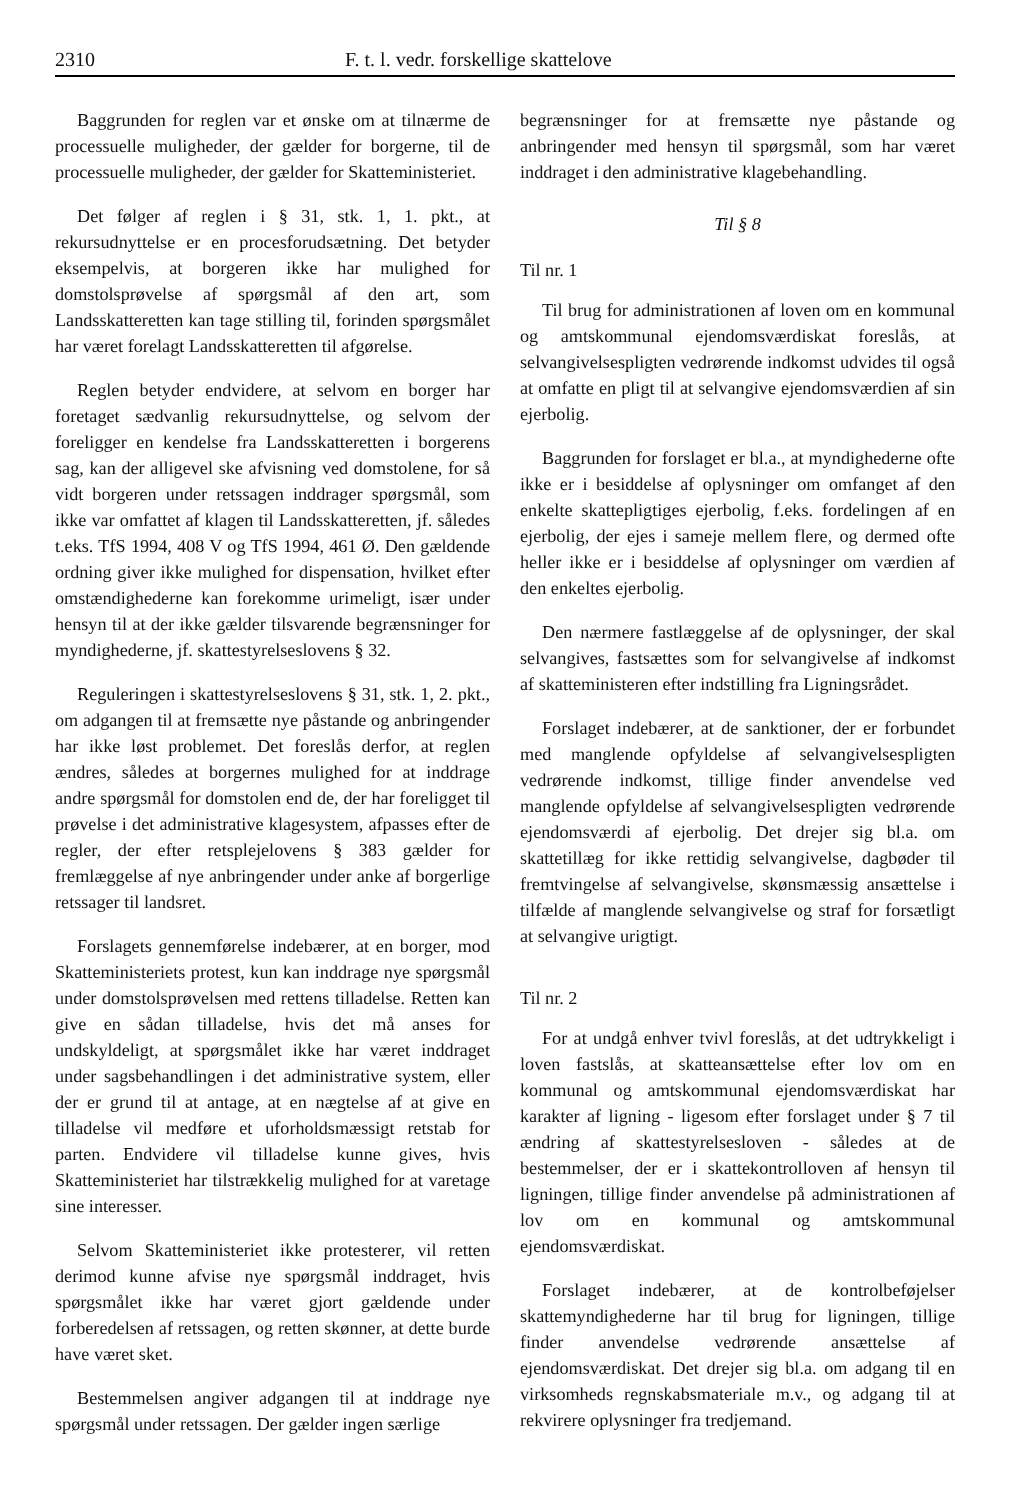2310 F. t. l. vedr. forskellige skattelove
Baggrunden for reglen var et ønske om at tilnærme de processuelle muligheder, der gælder for borgerne, til de processuelle muligheder, der gælder for Skatteministeriet.
Det følger af reglen i § 31, stk. 1, 1. pkt., at rekursudnyttelse er en procesforudsætning. Det betyder eksempelvis, at borgeren ikke har mulighed for domstolsprøvelse af spørgsmål af den art, som Landsskatteretten kan tage stilling til, forinden spørgsmålet har været forelagt Landsskatteretten til afgørelse.
Reglen betyder endvidere, at selvom en borger har foretaget sædvanlig rekursudnyttelse, og selvom der foreligger en kendelse fra Landsskatteretten i borgerens sag, kan der alligevel ske afvisning ved domstolene, for så vidt borgeren under retssagen inddrager spørgsmål, som ikke var omfattet af klagen til Landsskatteretten, jf. således t.eks. TfS 1994, 408 V og TfS 1994, 461 Ø. Den gældende ordning giver ikke mulighed for dispensation, hvilket efter omstændighederne kan forekomme urimeligt, især under hensyn til at der ikke gælder tilsvarende begrænsninger for myndighederne, jf. skattestyrelseslovens § 32.
Reguleringen i skattestyrelseslovens § 31, stk. 1, 2. pkt., om adgangen til at fremsætte nye påstande og anbringender har ikke løst problemet. Det foreslås derfor, at reglen ændres, således at borgernes mulighed for at inddrage andre spørgsmål for domstolen end de, der har foreligget til prøvelse i det administrative klagesystem, afpasses efter de regler, der efter retsplejelovens § 383 gælder for fremlæggelse af nye anbringender under anke af borgerlige retssager til landsret.
Forslagets gennemførelse indebærer, at en borger, mod Skatteministeriets protest, kun kan inddrage nye spørgsmål under domstolsprøvelsen med rettens tilladelse. Retten kan give en sådan tilladelse, hvis det må anses for undskyldeligt, at spørgsmålet ikke har været inddraget under sagsbehandlingen i det administrative system, eller der er grund til at antage, at en nægtelse af at give en tilladelse vil medføre et uforholdsmæssigt retstab for parten. Endvidere vil tilladelse kunne gives, hvis Skatteministeriet har tilstrækkelig mulighed for at varetage sine interesser.
Selvom Skatteministeriet ikke protesterer, vil retten derimod kunne afvise nye spørgsmål inddraget, hvis spørgsmålet ikke har været gjort gældende under forberedelsen af retssagen, og retten skønner, at dette burde have været sket.
Bestemmelsen angiver adgangen til at inddrage nye spørgsmål under retssagen. Der gælder ingen særlige
begrænsninger for at fremsætte nye påstande og anbringender med hensyn til spørgsmål, som har været inddraget i den administrative klagebehandling.
Til § 8
Til nr. 1
Til brug for administrationen af loven om en kommunal og amtskommunal ejendomsværdiskat foreslås, at selvangivelsespligten vedrørende indkomst udvides til også at omfatte en pligt til at selvangive ejendomsværdien af sin ejerbolig.
Baggrunden for forslaget er bl.a., at myndighederne ofte ikke er i besiddelse af oplysninger om omfanget af den enkelte skattepligtiges ejerbolig, f.eks. fordelingen af en ejerbolig, der ejes i sameje mellem flere, og dermed ofte heller ikke er i besiddelse af oplysninger om værdien af den enkeltes ejerbolig.
Den nærmere fastlæggelse af de oplysninger, der skal selvangives, fastsættes som for selvangivelse af indkomst af skatteministeren efter indstilling fra Ligningsrådet.
Forslaget indebærer, at de sanktioner, der er forbundet med manglende opfyldelse af selvangivelsespligten vedrørende indkomst, tillige finder anvendelse ved manglende opfyldelse af selvangivelsespligten vedrørende ejendomsværdi af ejerbolig. Det drejer sig bl.a. om skattetillæg for ikke rettidig selvangivelse, dagbøder til fremtvingelse af selvangivelse, skønsmæssig ansættelse i tilfælde af manglende selvangivelse og straf for forsætligt at selvangive urigtigt.
Til nr. 2
For at undgå enhver tvivl foreslås, at det udtrykkeligt i loven fastslås, at skatteansættelse efter lov om en kommunal og amtskommunal ejendomsværdiskat har karakter af ligning - ligesom efter forslaget under § 7 til ændring af skattestyrelsesloven - således at de bestemmelser, der er i skattekontrolloven af hensyn til ligningen, tillige finder anvendelse på administrationen af lov om en kommunal og amtskommunal ejendomsværdiskat.
Forslaget indebærer, at de kontrolbeføjelser skattemyndighederne har til brug for ligningen, tillige finder anvendelse vedrørende ansættelse af ejendomsværdiskat. Det drejer sig bl.a. om adgang til en virksomheds regnskabsmateriale m.v., og adgang til at rekvirere oplysninger fra tredjemand.